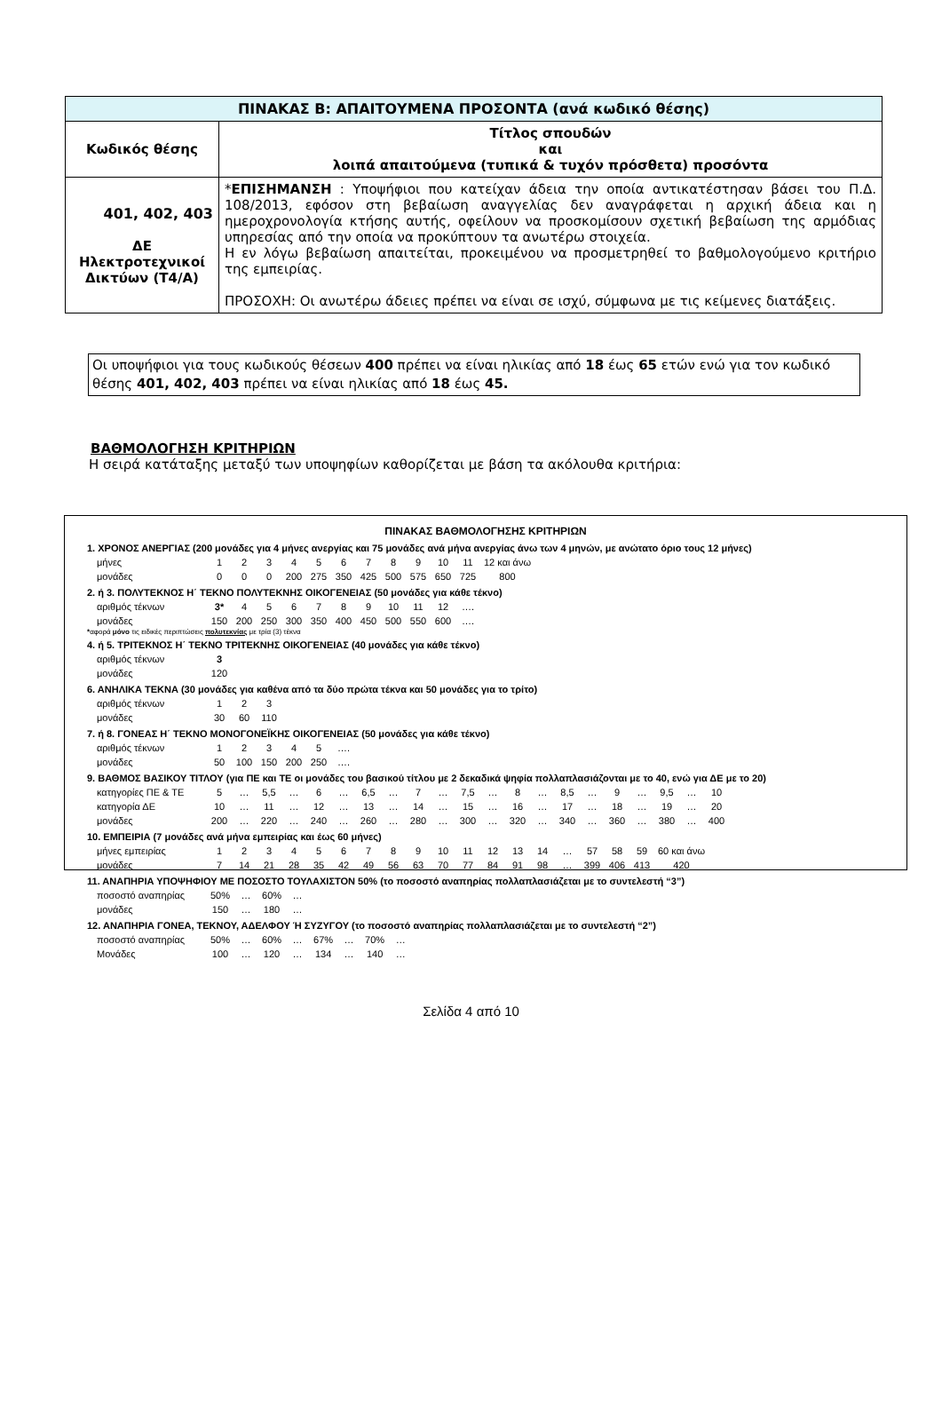| ΠΙΝΑΚΑΣ Β: ΑΠΑΙΤΟΥΜΕΝΑ ΠΡΟΣΟΝΤΑ (ανά κωδικό θέσης) | |
| Κωδικός θέσης | Τίτλος σπουδών και λοιπά απαιτούμενα (τυπικά & τυχόν πρόσθετα) προσόντα |
| 401, 402, 403 ΔΕ Ηλεκτροτεχνικοί Δικτύων (Τ4/Α) | * ΕΠΙΣΗΜΑΝΣΗ : Υποψήφιοι που κατείχαν άδεια την οποία αντικατέστησαν βάσει του Π.Δ. 108/2013, εφόσον στη βεβαίωση αναγγελίας δεν αναγράφεται η αρχική άδεια και η ημεροχρονολογία κτήσης αυτής, οφείλουν να προσκομίσουν σχετική βεβαίωση της αρμόδιας υπηρεσίας από την οποία να προκύπτουν τα ανωτέρω στοιχεία. Η εν λόγω βεβαίωση απαιτείται, προκειμένου να προσμετρηθεί το βαθμολογούμενο κριτήριο της εμπειρίας. ΠΡΟΣΟΧΗ: Οι ανωτέρω άδειες πρέπει να είναι σε ισχύ, σύμφωνα με τις κείμενες διατάξεις. |
Οι υποψήφιοι για τους κωδικούς θέσεων 400 πρέπει να είναι ηλικίας από 18 έως 65 ετών ενώ για τον κωδικό θέσης 401, 402, 403 πρέπει να είναι ηλικίας από 18 έως 45.
ΒΑΘΜΟΛΟΓΗΣΗ ΚΡΙΤΗΡΙΩΝ
Η σειρά κατάταξης μεταξύ των υποψηφίων καθορίζεται με βάση τα ακόλουθα κριτήρια:
ΠΙΝΑΚΑΣ ΒΑΘΜΟΛΟΓΗΣΗΣ ΚΡΙΤΗΡΙΩΝ
1. ΧΡΟΝΟΣ ΑΝΕΡΓΙΑΣ (200 μονάδες για 4 μήνες ανεργίας και 75 μονάδες ανά μήνα ανεργίας άνω των 4 μηνών, με ανώτατο όριο τους 12 μήνες)
| μήνες | 1 | 2 | 3 | 4 | 5 | 6 | 7 | 8 | 9 | 10 | 11 | 12 και άνω |
| μονάδες | 0 | 0 | 0 | 200 | 275 | 350 | 425 | 500 | 575 | 650 | 725 | 800 |
2. ή 3. ΠΟΛΥΤΕΚΝΟΣ Η΄ ΤΕΚΝΟ ΠΟΛΥΤΕΚΝΗΣ ΟΙΚΟΓΕΝΕΙΑΣ (50 μονάδες για κάθε τέκνο)
| αριθμός τέκνων | 3* | 4 | 5 | 6 | 7 | 8 | 9 | 10 | 11 | 12 | …. |
| μονάδες | 150 | 200 | 250 | 300 | 350 | 400 | 450 | 500 | 550 | 600 | …. |
*αφορά μόνο τις ειδικές περιπτώσεις πολυτεκνίας με τρία (3) τέκνα
4. ή 5. ΤΡΙΤΕΚΝΟΣ Η΄ ΤΕΚΝΟ ΤΡΙΤΕΚΝΗΣ ΟΙΚΟΓΕΝΕΙΑΣ (40 μονάδες για κάθε τέκνο)
| αριθμός τέκνων | 3 |
| μονάδες | 120 |
6. ΑΝΗΛΙΚΑ ΤΕΚΝΑ (30 μονάδες για καθένα από τα δύο πρώτα τέκνα και 50 μονάδες για το τρίτο)
| αριθμός τέκνων | 1 | 2 | 3 |
| μονάδες | 30 | 60 | 110 |
7. ή 8. ΓΟΝΕΑΣ Η΄ ΤΕΚΝΟ ΜΟΝΟΓΟΝΕΪΚΗΣ ΟΙΚΟΓΕΝΕΙΑΣ (50 μονάδες για κάθε τέκνο)
| αριθμός τέκνων | 1 | 2 | 3 | 4 | 5 | …. |
| μονάδες | 50 | 100 | 150 | 200 | 250 | …. |
9. ΒΑΘΜΟΣ ΒΑΣΙΚΟΥ ΤΙΤΛΟΥ (για ΠΕ και ΤΕ οι μονάδες του βασικού τίτλου με 2 δεκαδικά ψηφία πολλαπλασιάζονται με το 40, ενώ για ΔΕ με το 20)
| κατηγορίες ΠΕ & ΤΕ | 5 | … | 5,5 | … | 6 | … | 6,5 | … | 7 | … | 7,5 | … | 8 | … | 8,5 | … | 9 | … | 9,5 | … | 10 |
| κατηγορία ΔΕ | 10 | … | 11 | … | 12 | … | 13 | … | 14 | … | 15 | … | 16 | … | 17 | … | 18 | … | 19 | … | 20 |
| μονάδες | 200 | … | 220 | … | 240 | … | 260 | … | 280 | … | 300 | … | 320 | … | 340 | … | 360 | … | 380 | … | 400 |
10. ΕΜΠΕΙΡΙΑ (7 μονάδες ανά μήνα εμπειρίας και έως 60 μήνες)
| μήνες εμπειρίας | 1 | 2 | 3 | 4 | 5 | 6 | 7 | 8 | 9 | 10 | 11 | 12 | 13 | 14 | … | 57 | 58 | 59 | 60 και άνω |
| μονάδες | 7 | 14 | 21 | 28 | 35 | 42 | 49 | 56 | 63 | 70 | 77 | 84 | 91 | 98 | … | 399 | 406 | 413 | 420 |
11. ΑΝΑΠΗΡΙΑ ΥΠΟΨΗΦΙΟΥ ΜΕ ΠΟΣΟΣΤΟ ΤΟΥΛΑΧΙΣΤΟΝ 50% (το ποσοστό αναπηρίας πολλαπλασιάζεται με το συντελεστή “3”)
| ποσοστό αναπηρίας | 50% | … | 60% | … |
| μονάδες | 150 | … | 180 | … |
12. ΑΝΑΠΗΡΙΑ ΓΟΝΕΑ, ΤΕΚΝΟΥ, ΑΔΕΛΦΟΥ Ή ΣΥΖΥΓΟΥ (το ποσοστό αναπηρίας πολλαπλασιάζεται με το συντελεστή “2”)
| ποσοστό αναπηρίας | 50% | … | 60% | … | 67% | … | 70% | … |
| Μονάδες | 100 | … | 120 | … | 134 | … | 140 | … |
Σελίδα 4 από 10